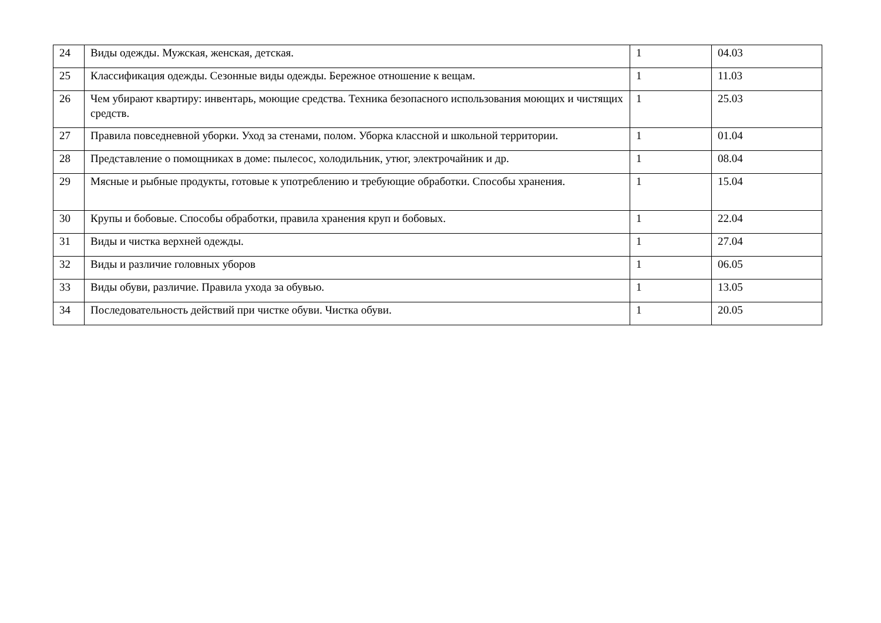| 24 | Виды одежды. Мужская, женская, детская. | 1 | 04.03 |
| 25 | Классификация одежды. Сезонные виды одежды. Бережное отношение к вещам. | 1 | 11.03 |
| 26 | Чем убирают квартиру: инвентарь, моющие средства. Техника безопасного использования моющих и чистящих средств. | 1 | 25.03 |
| 27 | Правила повседневной уборки. Уход за стенами, полом. Уборка классной и школьной территории. | 1 | 01.04 |
| 28 | Представление о помощниках в доме: пылесос, холодильник, утюг, электрочайник и др. | 1 | 08.04 |
| 29 | Мясные и рыбные продукты, готовые к употреблению и требующие обработки. Способы хранения. | 1 | 15.04 |
| 30 | Крупы и бобовые. Способы обработки, правила хранения круп и бобовых. | 1 | 22.04 |
| 31 | Виды и чистка верхней одежды. | 1 | 27.04 |
| 32 | Виды и различие головных уборов | 1 | 06.05 |
| 33 | Виды обуви, различие. Правила ухода за обувью. | 1 | 13.05 |
| 34 | Последовательность действий при чистке обуви. Чистка обуви. | 1 | 20.05 |